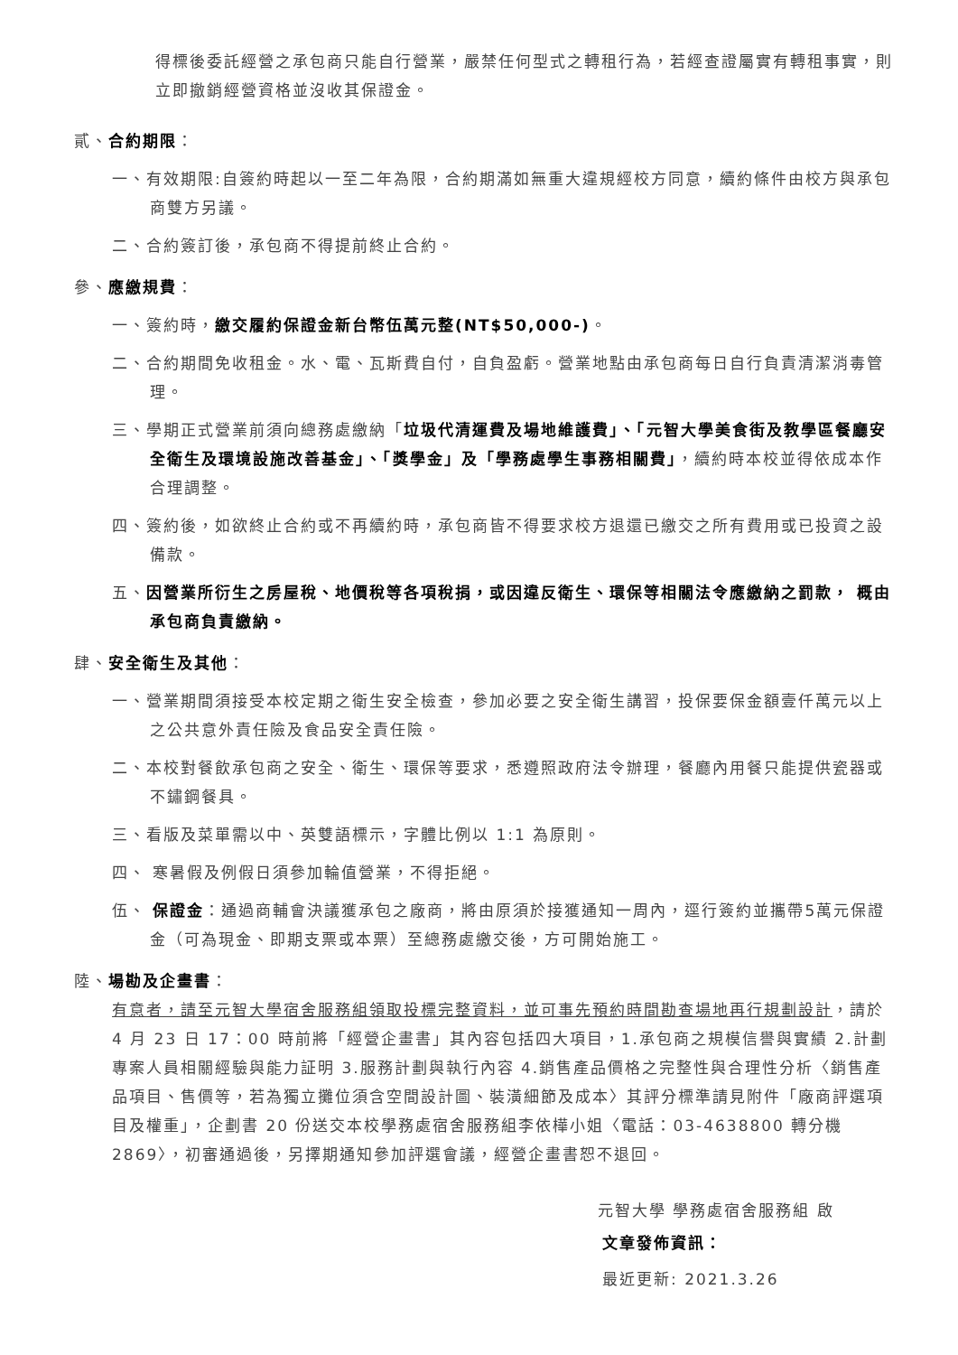得標後委託經營之承包商只能自行營業，嚴禁任何型式之轉租行為，若經查證屬實有轉租事實，則立即撤銷經營資格並沒收其保證金。
貳、合約期限：
一、有效期限:自簽約時起以一至二年為限，合約期滿如無重大違規經校方同意，續約條件由校方與承包商雙方另議。
二、合約簽訂後，承包商不得提前終止合約。
參、應繳規費：
一、簽約時，繳交履約保證金新台幣伍萬元整(NT$50,000-)。
二、合約期間免收租金。水、電、瓦斯費自付，自負盈虧。營業地點由承包商每日自行負責清潔消毒管理。
三、學期正式營業前須向總務處繳納「垃圾代清運費及場地維護費」、「元智大學美食街及教學區餐廳安全衛生及環境設施改善基金」、「獎學金」及「學務處學生事務相關費」，續約時本校並得依成本作合理調整。
四、簽約後，如欲終止合約或不再續約時，承包商皆不得要求校方退還已繳交之所有費用或已投資之設備款。
五、因營業所衍生之房屋稅、地價稅等各項稅捐，或因違反衛生、環保等相關法令應繳納之罰款， 概由承包商負責繳納。
肆、安全衛生及其他：
一、營業期間須接受本校定期之衛生安全檢查，參加必要之安全衛生講習，投保要保金額壹仟萬元以上之公共意外責任險及食品安全責任險。
二、本校對餐飲承包商之安全、衛生、環保等要求，悉遵照政府法令辦理，餐廳內用餐只能提供瓷器或不鏽鋼餐具。
三、看版及菜單需以中、英雙語標示，字體比例以 1:1 為原則。
四、 寒暑假及例假日須參加輪值營業，不得拒絕。
伍、 保證金：通過商輔會決議獲承包之廠商，將由原須於接獲通知一周內，逕行簽約並攜帶5萬元保證金（可為現金、即期支票或本票）至總務處繳交後，方可開始施工。
陸、場勘及企畫書：
有意者，請至元智大學宿舍服務組領取投標完整資料，並可事先預約時間勘查場地再行規劃設計，請於 4 月 23 日 17：00 時前將「經營企畫書」其內容包括四大項目，1.承包商之規模信譽與實績 2.計劃專案人員相關經驗與能力証明 3.服務計劃與執行內容 4.銷售產品價格之完整性與合理性分析〈銷售產品項目、售價等，若為獨立攤位須含空間設計圖、裝潢細節及成本〉其評分標準請見附件「廠商評選項目及權重」，企劃書 20 份送交本校學務處宿舍服務組李依樺小姐〈電話：03-4638800 轉分機 2869〉，初審通過後，另擇期通知參加評選會議，經營企畫書恕不退回。
元智大學 學務處宿舍服務組 啟
文章發佈資訊：
最近更新: 2021.3.26